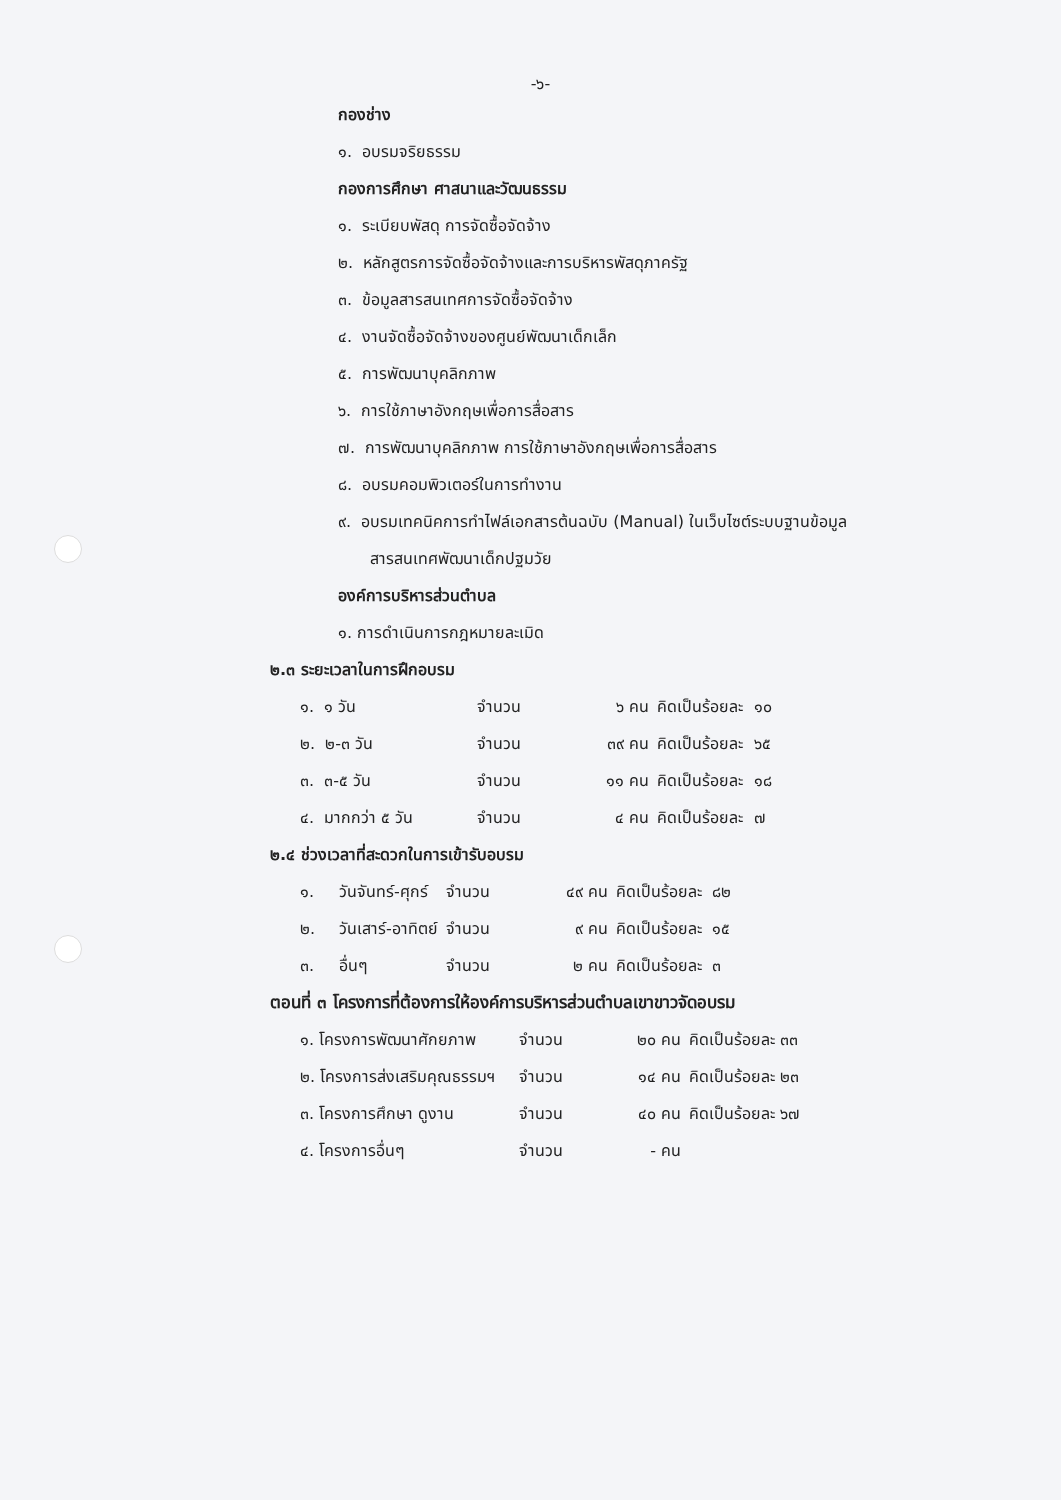-๖-
กองช่าง
๑. อบรมจริยธรรม
กองการศึกษา ศาสนาและวัฒนธรรม
๑. ระเบียบพัสดุ การจัดซื้อจัดจ้าง
๒. หลักสูตรการจัดซื้อจัดจ้างและการบริหารพัสดุภาครัฐ
๓. ข้อมูลสารสนเทศการจัดซื้อจัดจ้าง
๔. งานจัดซื้อจัดจ้างของศูนย์พัฒนาเด็กเล็ก
๕. การพัฒนาบุคลิกภาพ
๖. การใช้ภาษาอังกฤษเพื่อการสื่อสาร
๗. การพัฒนาบุคลิกภาพ การใช้ภาษาอังกฤษเพื่อการสื่อสาร
๘. อบรมคอมพิวเตอร์ในการทำงาน
๙. อบรมเทคนิคการทำไฟล์เอกสารต้นฉบับ (Manual) ในเว็บไซต์ระบบฐานข้อมูล
สารสนเทศพัฒนาเด็กปฐมวัย
องค์การบริหารส่วนตำบล
๑. การดำเนินการกฎหมายละเมิด
๒.๓ ระยะเวลาในการฝึกอบรม
| ๑. ๑ วัน | จำนวน | ๖ คน | คิดเป็นร้อยละ ๑๐ |
| ๒. ๒-๓ วัน | จำนวน | ๓๙ คน | คิดเป็นร้อยละ ๖๕ |
| ๓. ๓-๕ วัน | จำนวน | ๑๑ คน | คิดเป็นร้อยละ ๑๘ |
| ๔. มากกว่า ๕ วัน | จำนวน | ๔ คน | คิดเป็นร้อยละ ๗ |
๒.๔ ช่วงเวลาที่สะดวกในการเข้ารับอบรม
| ๑. | วันจันทร์-ศุกร์ | จำนวน | ๔๙ คน | คิดเป็นร้อยละ ๘๒ |
| ๒. | วันเสาร์-อาทิตย์ | จำนวน | ๙ คน | คิดเป็นร้อยละ ๑๕ |
| ๓. | อื่นๆ | จำนวน | ๒ คน | คิดเป็นร้อยละ ๓ |
ตอนที่ ๓ โครงการที่ต้องการให้องค์การบริหารส่วนตำบลเขาขาวจัดอบรม
| ๑. โครงการพัฒนาศักยภาพ | จำนวน | ๒๐ คน | คิดเป็นร้อยละ ๓๓ |
| ๒. โครงการส่งเสริมคุณธรรมฯ | จำนวน | ๑๔ คน | คิดเป็นร้อยละ ๒๓ |
| ๓. โครงการศึกษา ดูงาน | จำนวน | ๔๐ คน | คิดเป็นร้อยละ ๖๗ |
| ๔. โครงการอื่นๆ | จำนวน | - คน | |